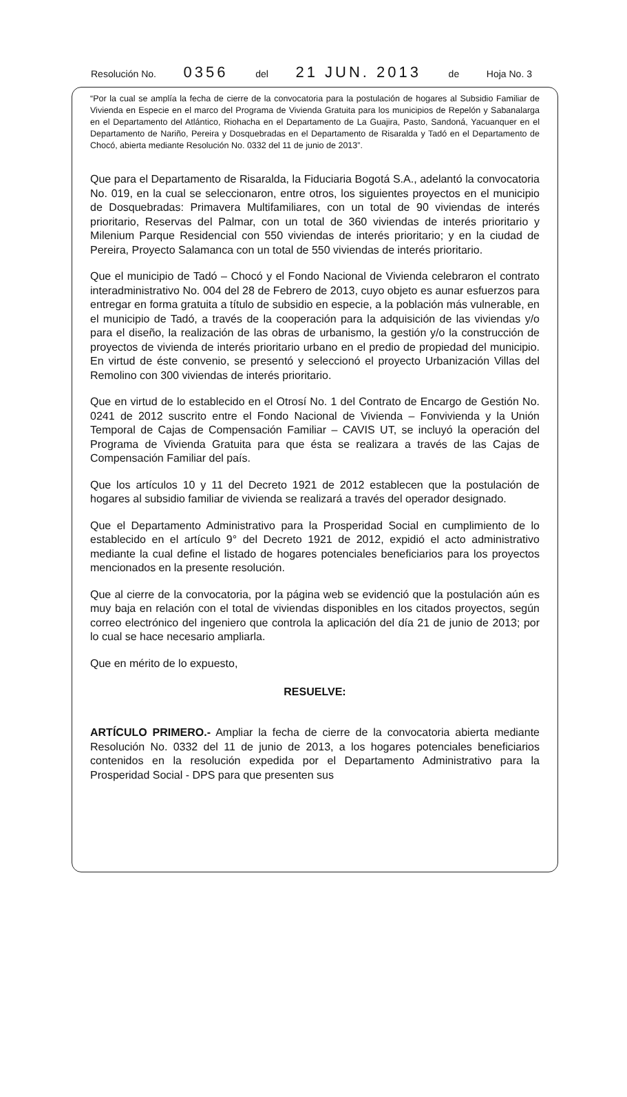Resolución No. 0356 del 21 JUN. 2013 de Hoja No. 3
“Por la cual se amplía la fecha de cierre de la convocatoria para la postulación de hogares al Subsidio Familiar de Vivienda en Especie en el marco del Programa de Vivienda Gratuita para los municipios de Repelón y Sabanalarga en el Departamento del Atlántico, Riohacha en el Departamento de La Guajira, Pasto, Sandoná, Yacuanquer en el Departamento de Nariño, Pereira y Dosquebradas en el Departamento de Risaralda y Tadó en el Departamento de Chocó, abierta mediante Resolución No. 0332 del 11 de junio de 2013”.
Que para el Departamento de Risaralda, la Fiduciaria Bogotá S.A., adelantó la convocatoria No. 019, en la cual se seleccionaron, entre otros, los siguientes proyectos en el municipio de Dosquebradas: Primavera Multifamiliares, con un total de 90 viviendas de interés prioritario, Reservas del Palmar, con un total de 360 viviendas de interés prioritario y Milenium Parque Residencial con 550 viviendas de interés prioritario; y en la ciudad de Pereira, Proyecto Salamanca con un total de 550 viviendas de interés prioritario.
Que el municipio de Tadó – Chocó y el Fondo Nacional de Vivienda celebraron el contrato interadministrativo No. 004 del 28 de Febrero de 2013, cuyo objeto es aunar esfuerzos para entregar en forma gratuita a título de subsidio en especie, a la población más vulnerable, en el municipio de Tadó, a través de la cooperación para la adquisición de las viviendas y/o para el diseño, la realización de las obras de urbanismo, la gestión y/o la construcción de proyectos de vivienda de interés prioritario urbano en el predio de propiedad del municipio. En virtud de éste convenio, se presentó y seleccionó el proyecto Urbanización Villas del Remolino con 300 viviendas de interés prioritario.
Que en virtud de lo establecido en el Otrosí No. 1 del Contrato de Encargo de Gestión No. 0241 de 2012 suscrito entre el Fondo Nacional de Vivienda – Fonvivienda y la Unión Temporal de Cajas de Compensación Familiar – CAVIS UT, se incluyó la operación del Programa de Vivienda Gratuita para que ésta se realizara a través de las Cajas de Compensación Familiar del país.
Que los artículos 10 y 11 del Decreto 1921 de 2012 establecen que la postulación de hogares al subsidio familiar de vivienda se realizará a través del operador designado.
Que el Departamento Administrativo para la Prosperidad Social en cumplimiento de lo establecido en el artículo 9° del Decreto 1921 de 2012, expidió el acto administrativo mediante la cual define el listado de hogares potenciales beneficiarios para los proyectos mencionados en la presente resolución.
Que al cierre de la convocatoria, por la página web se evidenció que la postulación aún es muy baja en relación con el total de viviendas disponibles en los citados proyectos, según correo electrónico del ingeniero que controla la aplicación del día 21 de junio de 2013; por lo cual se hace necesario ampliarla.
Que en mérito de lo expuesto,
RESUELVE:
ARTÍCULO PRIMERO.- Ampliar la fecha de cierre de la convocatoria abierta mediante Resolución No. 0332 del 11 de junio de 2013, a los hogares potenciales beneficiarios contenidos en la resolución expedida por el Departamento Administrativo para la Prosperidad Social - DPS para que presenten sus